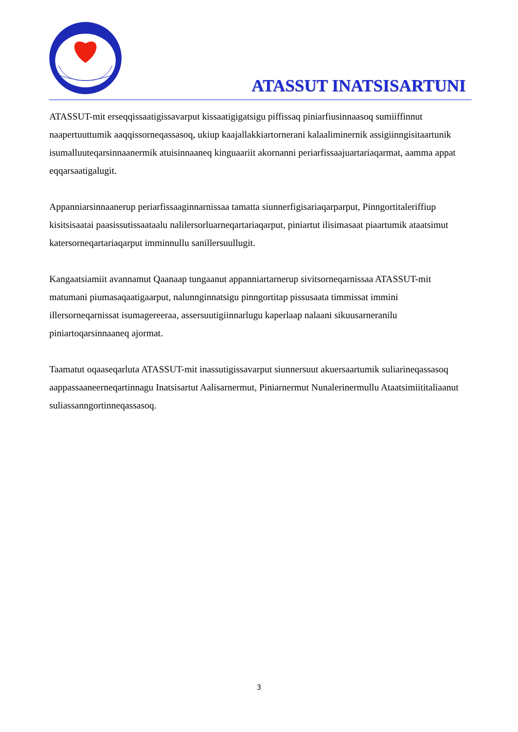ATASSUT INATSISARTUNI
ATASSUT-mit erseqqissaatigissavarput kissaatigigatsigu piffissaq piniarfiusinnaasoq sumiiffinnut naapertuuttumik aaqqissorneqassasoq, ukiup kaajallakkiartornerani kalaaliminernik assigiinngisitaartunik isumalluuteqarsinnaanermik atuisinnaaneq kinguaariit akornanni periarfissaajuartariaqarmat, aamma appat eqqarsaatigalugit.
Appanniarsinnaanerup periarfissaaginnarnissaa tamatta siunnerfigisariaqarparput, Pinngortitaleriffiup kisitsisaatai paasissutissaataalu nalilersorluarneqartariaqarput, piniartut ilisimasaat piaartumik ataatsimut katersorneqartariaqarput imminnullu sanillersuullugit.
Kangaatsiamiit avannamut Qaanaap tungaanut appanniartarnerup sivitsorneqarnissaa ATASSUT-mit matumani piumasaqaatigaarput, nalunnginnatsigu pinngortitap pissusaata timmissat immini illersorneqarnissat isumagereeraa, assersuutigiinnarlugu kaperlaap nalaani sikuusarneranilu piniartoqarsinnaaneq ajormat.
Taamatut oqaaseqarluta ATASSUT-mit inassutigissavarput siunnersuut akuersaartumik suliarineqassasoq aappassaaneerneqartinnagu Inatsisartut Aalisarnermut, Piniarnermut Nunalerinermullu Ataatsimiititaliaanut suliassanngortinneqassasoq.
3